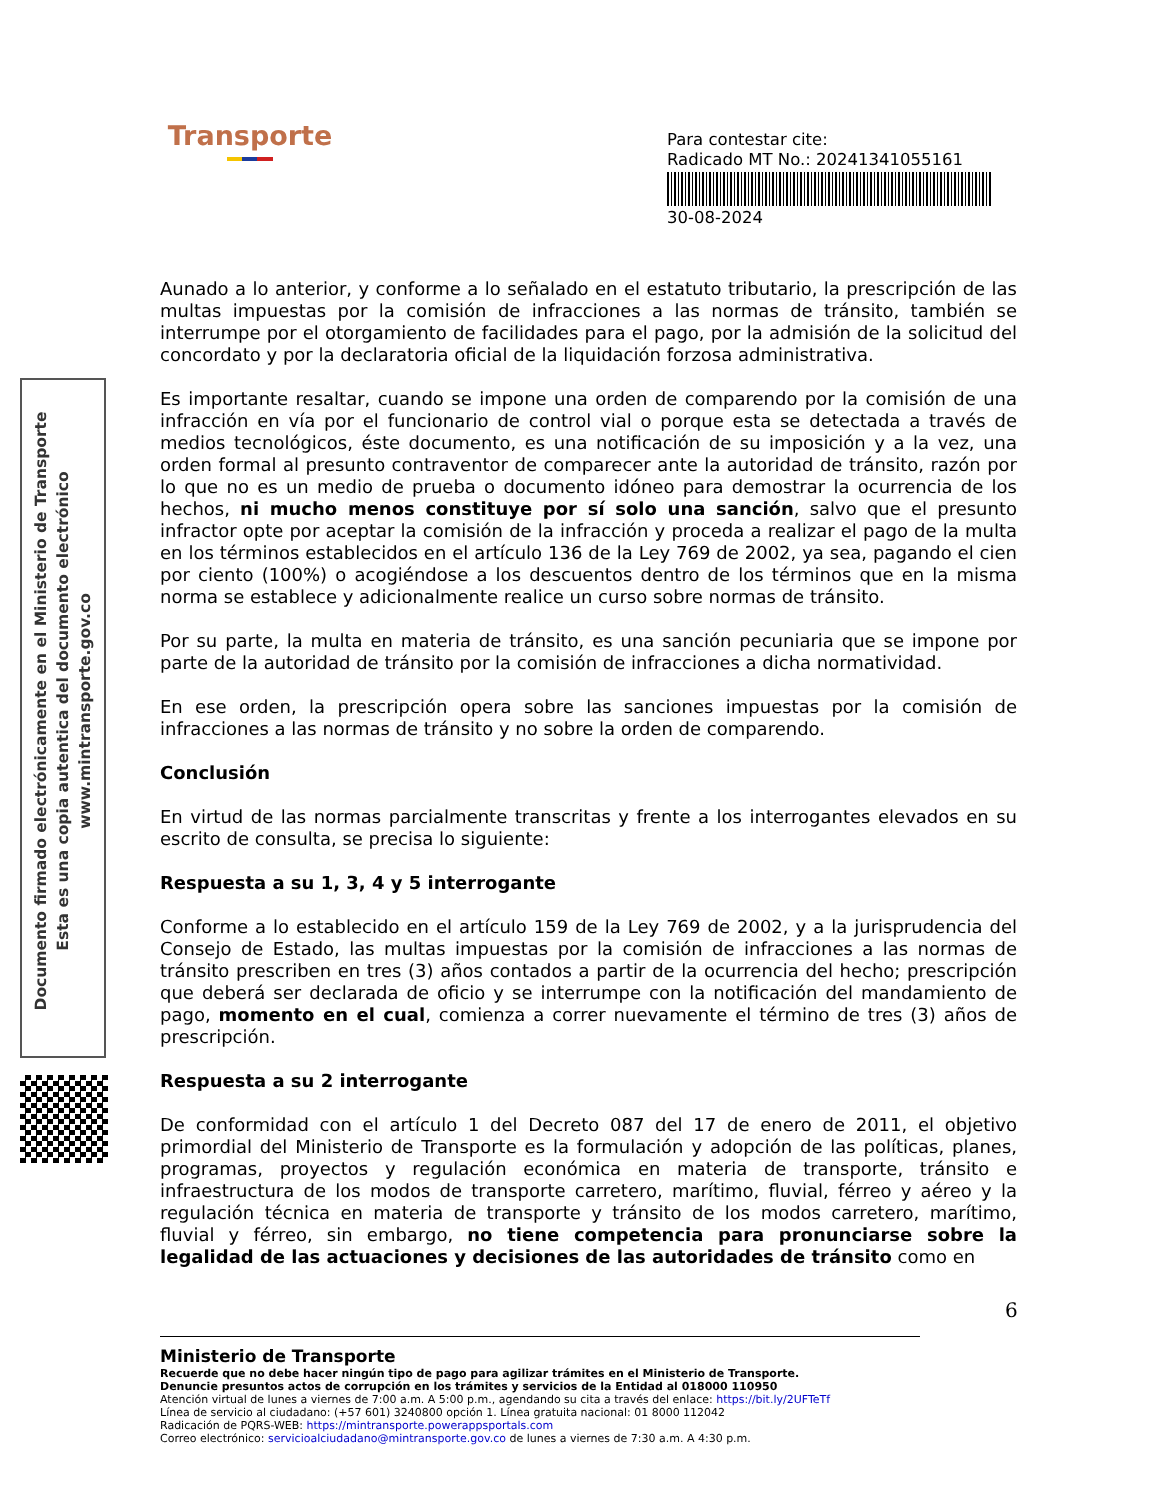Transporte
Para contestar cite:
Radicado MT No.: 20241341055161
30-08-2024
Documento firmado electrónicamente en el Ministerio de Transporte
Esta es una copia autentica del documento electrónico
www.mintransporte.gov.co
Aunado a lo anterior, y conforme a lo señalado en el estatuto tributario, la prescripción de las multas impuestas por la comisión de infracciones a las normas de tránsito, también se interrumpe por el otorgamiento de facilidades para el pago, por la admisión de la solicitud del concordato y por la declaratoria oficial de la liquidación forzosa administrativa.
Es importante resaltar, cuando se impone una orden de comparendo por la comisión de una infracción en vía por el funcionario de control vial o porque esta se detectada a través de medios tecnológicos, éste documento, es una notificación de su imposición y a la vez, una orden formal al presunto contraventor de comparecer ante la autoridad de tránsito, razón por lo que no es un medio de prueba o documento idóneo para demostrar la ocurrencia de los hechos, ni mucho menos constituye por sí solo una sanción, salvo que el presunto infractor opte por aceptar la comisión de la infracción y proceda a realizar el pago de la multa en los términos establecidos en el artículo 136 de la Ley 769 de 2002, ya sea, pagando el cien por ciento (100%) o acogiéndose a los descuentos dentro de los términos que en la misma norma se establece y adicionalmente realice un curso sobre normas de tránsito.
Por su parte, la multa en materia de tránsito, es una sanción pecuniaria que se impone por parte de la autoridad de tránsito por la comisión de infracciones a dicha normatividad.
En ese orden, la prescripción opera sobre las sanciones impuestas por la comisión de infracciones a las normas de tránsito y no sobre la orden de comparendo.
Conclusión
En virtud de las normas parcialmente transcritas y frente a los interrogantes elevados en su escrito de consulta, se precisa lo siguiente:
Respuesta a su 1, 3, 4 y 5 interrogante
Conforme a lo establecido en el artículo 159 de la Ley 769 de 2002, y a la jurisprudencia del Consejo de Estado, las multas impuestas por la comisión de infracciones a las normas de tránsito prescriben en tres (3) años contados a partir de la ocurrencia del hecho; prescripción que deberá ser declarada de oficio y se interrumpe con la notificación del mandamiento de pago, momento en el cual, comienza a correr nuevamente el término de tres (3) años de prescripción.
Respuesta a su 2 interrogante
De conformidad con el artículo 1 del Decreto 087 del 17 de enero de 2011, el objetivo primordial del Ministerio de Transporte es la formulación y adopción de las políticas, planes, programas, proyectos y regulación económica en materia de transporte, tránsito e infraestructura de los modos de transporte carretero, marítimo, fluvial, férreo y aéreo y la regulación técnica en materia de transporte y tránsito de los modos carretero, marítimo, fluvial y férreo, sin embargo, no tiene competencia para pronunciarse sobre la legalidad de las actuaciones y decisiones de las autoridades de tránsito como en
6
Ministerio de Transporte
Recuerde que no debe hacer ningún tipo de pago para agilizar trámites en el Ministerio de Transporte.
Denuncie presuntos actos de corrupción en los trámites y servicios de la Entidad al 018000 110950
Atención virtual de lunes a viernes de 7:00 a.m. A 5:00 p.m., agendando su cita a través del enlace: https://bit.ly/2UFTeTf
Línea de servicio al ciudadano: (+57 601) 3240800 opción 1. Línea gratuita nacional: 01 8000 112042
Radicación de PQRS-WEB: https://mintransporte.powerappsportals.com
Correo electrónico: servicioalciudadano@mintransporte.gov.co de lunes a viernes de 7:30 a.m. A 4:30 p.m.